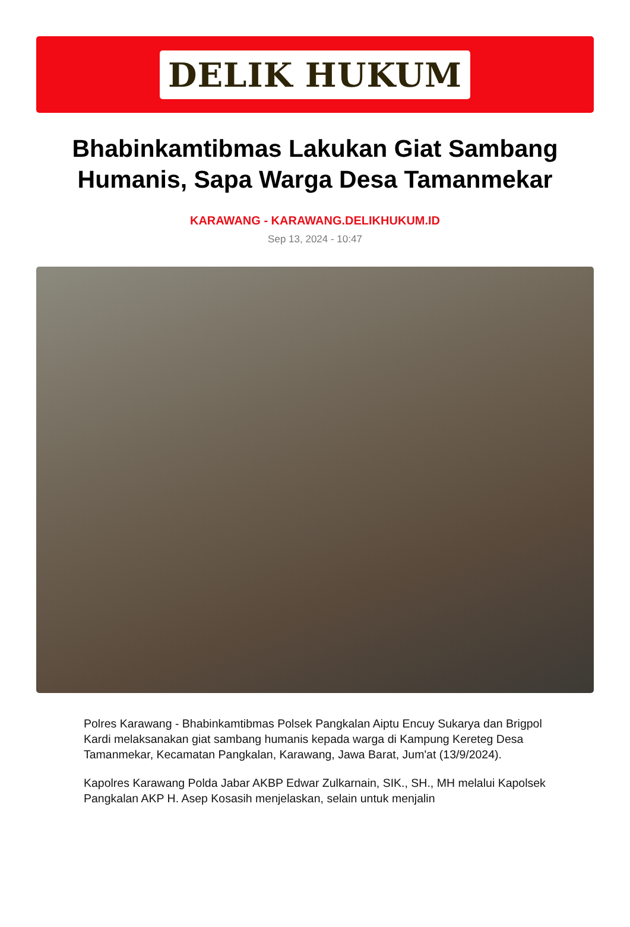DELIK HUKUM
Bhabinkamtibmas Lakukan Giat Sambang Humanis, Sapa Warga Desa Tamanmekar
KARAWANG - KARAWANG.DELIKHUKUM.ID
Sep 13, 2024 - 10:47
Polres Karawang - Bhabinkamtibmas Polsek Pangkalan Aiptu Encuy Sukarya dan Brigpol Kardi melaksanakan giat sambang humanis kepada warga di Kampung Kereteg Desa Tamanmekar, Kecamatan Pangkalan, Karawang, Jawa Barat, Jum'at (13/9/2024).
Kapolres Karawang Polda Jabar AKBP Edwar Zulkarnain, SIK., SH., MH melalui Kapolsek Pangkalan AKP H. Asep Kosasih menjelaskan, selain untuk menjalin